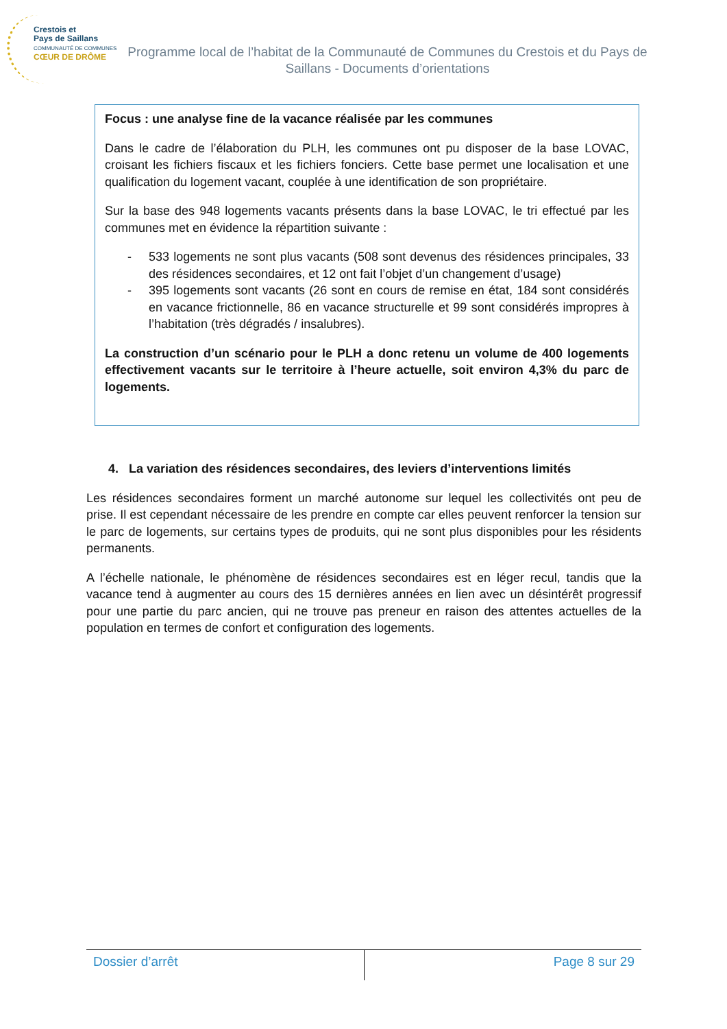Crestois et
Pays de Saillans
COMMUNAUTÉ DE COMMUNES
CŒUR DE DRÔME
Programme local de l’habitat de la Communauté de Communes du Crestois et du Pays de Saillans - Documents d’orientations
Focus : une analyse fine de la vacance réalisée par les communes
Dans le cadre de l’élaboration du PLH, les communes ont pu disposer de la base LOVAC, croisant les fichiers fiscaux et les fichiers fonciers. Cette base permet une localisation et une qualification du logement vacant, couplée à une identification de son propriétaire.
Sur la base des 948 logements vacants présents dans la base LOVAC, le tri effectué par les communes met en évidence la répartition suivante :
- 533 logements ne sont plus vacants (508 sont devenus des résidences principales, 33 des résidences secondaires, et 12 ont fait l’objet d’un changement d’usage)
- 395 logements sont vacants (26 sont en cours de remise en état, 184 sont considérés en vacance frictionnelle, 86 en vacance structurelle et 99 sont considérés impropres à l’habitation (très dégradés / insalubres).
La construction d’un scénario pour le PLH a donc retenu un volume de 400 logements effectivement vacants sur le territoire à l’heure actuelle, soit environ 4,3% du parc de logements.
4. La variation des résidences secondaires, des leviers d’interventions limités
Les résidences secondaires forment un marché autonome sur lequel les collectivités ont peu de prise. Il est cependant nécessaire de les prendre en compte car elles peuvent renforcer la tension sur le parc de logements, sur certains types de produits, qui ne sont plus disponibles pour les résidents permanents.
A l’échelle nationale, le phénomène de résidences secondaires est en léger recul, tandis que la vacance tend à augmenter au cours des 15 dernières années en lien avec un désintérêt progressif pour une partie du parc ancien, qui ne trouve pas preneur en raison des attentes actuelles de la population en termes de confort et configuration des logements.
Dossier d’arrêt Page 8 sur 29